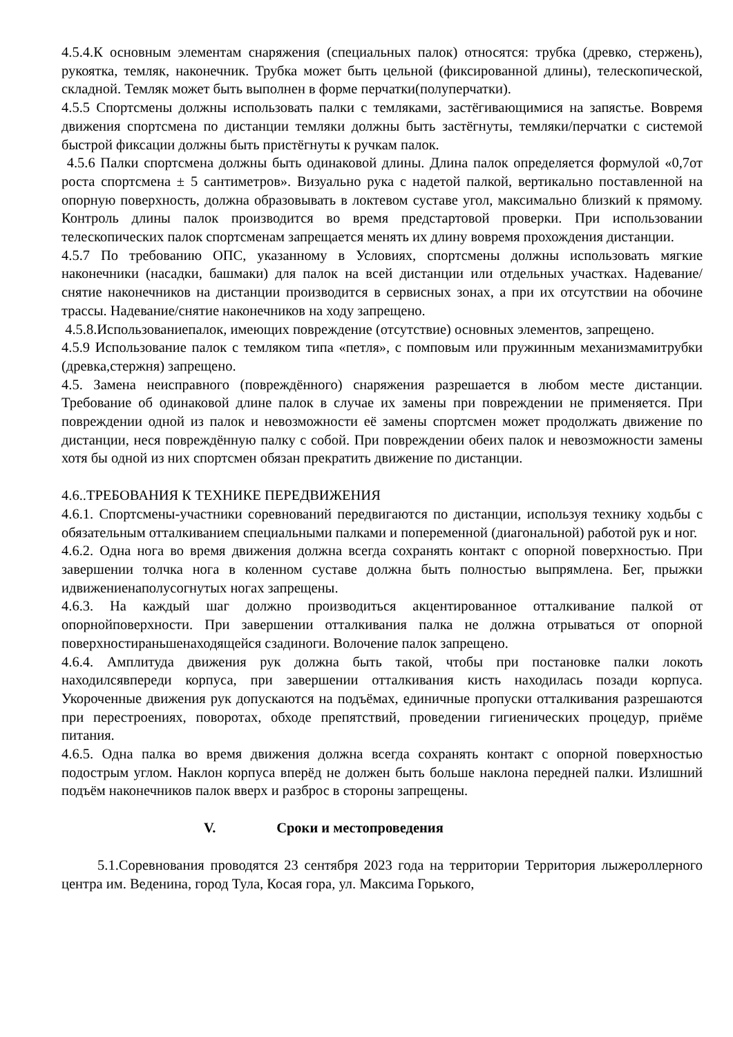4.5.4.К основным элементам снаряжения (специальных палок) относятся: трубка (древко, стержень), рукоятка, темляк, наконечник. Трубка может быть цельной (фиксированной длины), телескопической, складной. Темляк может быть выполнен в форме перчатки(полуперчатки).
4.5.5 Спортсмены должны использовать палки с темляками, застёгивающимися на запястье. Вовремя движения спортсмена по дистанции темляки должны быть застёгнуты, темляки/перчатки с системой быстрой фиксации должны быть пристёгнуты к ручкам палок.
4.5.6 Палки спортсмена должны быть одинаковой длины. Длина палок определяется формулой «0,7от роста спортсмена ± 5 сантиметров». Визуально рука с надетой палкой, вертикально поставленной на опорную поверхность, должна образовывать в локтевом суставе угол, максимально близкий к прямому. Контроль длины палок производится во время предстартовой проверки. При использовании телескопических палок спортсменам запрещается менять их длину вовремя прохождения дистанции.
4.5.7 По требованию ОПС, указанному в Условиях, спортсмены должны использовать мягкие наконечники (насадки, башмаки) для палок на всей дистанции или отдельных участках. Надевание/снятие наконечников на дистанции производится в сервисных зонах, а при их отсутствии на обочине трассы. Надевание/снятие наконечников на ходу запрещено.
4.5.8.Использованиепалок, имеющих повреждение (отсутствие) основных элементов, запрещено.
4.5.9 Использование палок с темляком типа «петля», с помповым или пружинным механизмамитрубки (древка,стержня) запрещено.
4.5. Замена неисправного (повреждённого) снаряжения разрешается в любом месте дистанции. Требование об одинаковой длине палок в случае их замены при повреждении не применяется. При повреждении одной из палок и невозможности её замены спортсмен может продолжать движение по дистанции, неся повреждённую палку с собой. При повреждении обеих палок и невозможности замены хотя бы одной из них спортсмен обязан прекратить движение по дистанции.
4.6..ТРЕБОВАНИЯ К ТЕХНИКЕ ПЕРЕДВИЖЕНИЯ
4.6.1. Спортсмены-участники соревнований передвигаются по дистанции, используя технику ходьбы с обязательным отталкиванием специальными палками и попеременной (диагональной) работой рук и ног.
4.6.2. Одна нога во время движения должна всегда сохранять контакт с опорной поверхностью. При завершении толчка нога в коленном суставе должна быть полностью выпрямлена. Бег, прыжки идвижениенаполусогнутых ногах запрещены.
4.6.3. На каждый шаг должно производиться акцентированное отталкивание палкой от опорнойповерхности. При завершении отталкивания палка не должна отрываться от опорной поверхностираньшенаходящейся сзадиноги. Волочение палок запрещено.
4.6.4. Амплитуда движения рук должна быть такой, чтобы при постановке палки локоть находилсявпереди корпуса, при завершении отталкивания кисть находилась позади корпуса. Укороченные движения рук допускаются на подъёмах, единичные пропуски отталкивания разрешаются при перестроениях, поворотах, обходе препятствий, проведении гигиенических процедур, приёме питания.
4.6.5. Одна палка во время движения должна всегда сохранять контакт с опорной поверхностью подострым углом. Наклон корпуса вперёд не должен быть больше наклона передней палки. Излишний подъём наконечников палок вверх и разброс в стороны запрещены.
V. Сроки и местопроведения
5.1.Соревнования проводятся 23 сентября 2023 года на территории Территория лыжероллерного центра им. Веденина, город Тула, Косая гора, ул. Максима Горького,